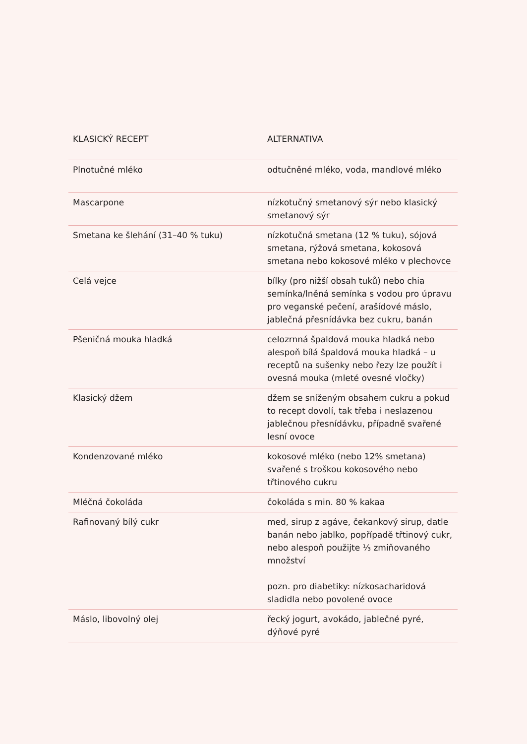| KLASICKÝ RECEPT | ALTERNATIVA |
| --- | --- |
| Plnotučné mléko | odtučněné mléko, voda, mandlové mléko |
| Mascarpone | nízkotučný smetanový sýr nebo klasický smetanový sýr |
| Smetana ke šlehání (31–40 % tuku) | nízkotučná smetana (12 % tuku), sójová smetana, rýžová smetana, kokosová smetana nebo kokosové mléko v plechovce |
| Celá vejce | bílky (pro nižší obsah tuků) nebo chia semínka/lněná semínka s vodou pro úpravu pro veganské pečení, arašídové máslo, jablečná přesnídávka bez cukru, banán |
| Pšeničná mouka hladká | celozrnná špaldová mouka hladká nebo alespoň bílá špaldová mouka hladká – u receptů na sušenky nebo řezy lze použít i ovesná mouka (mleté ovesné vločky) |
| Klasický džem | džem se sníženým obsahem cukru a pokud to recept dovolí, tak třeba i neslazenou jablečnou přesnídávku, případně svařené lesní ovoce |
| Kondenzované mléko | kokosové mléko (nebo 12% smetana) svařené s troškou kokosového nebo třtinového cukru |
| Mléčná čokoláda | čokoláda s min. 80 % kakaa |
| Rafinovaný bílý cukr | med, sirup z agáve, čekankový sirup, datle banán nebo jablko, popřípadě třtinový cukr, nebo alespoň použijte ⅓ zmiňovaného množství pozn. pro diabetiky: nízkosacharidová sladidla nebo povolené ovoce |
| Máslo, libovolný olej | řecký jogurt, avokádo, jablečné pyré, dýňové pyré |